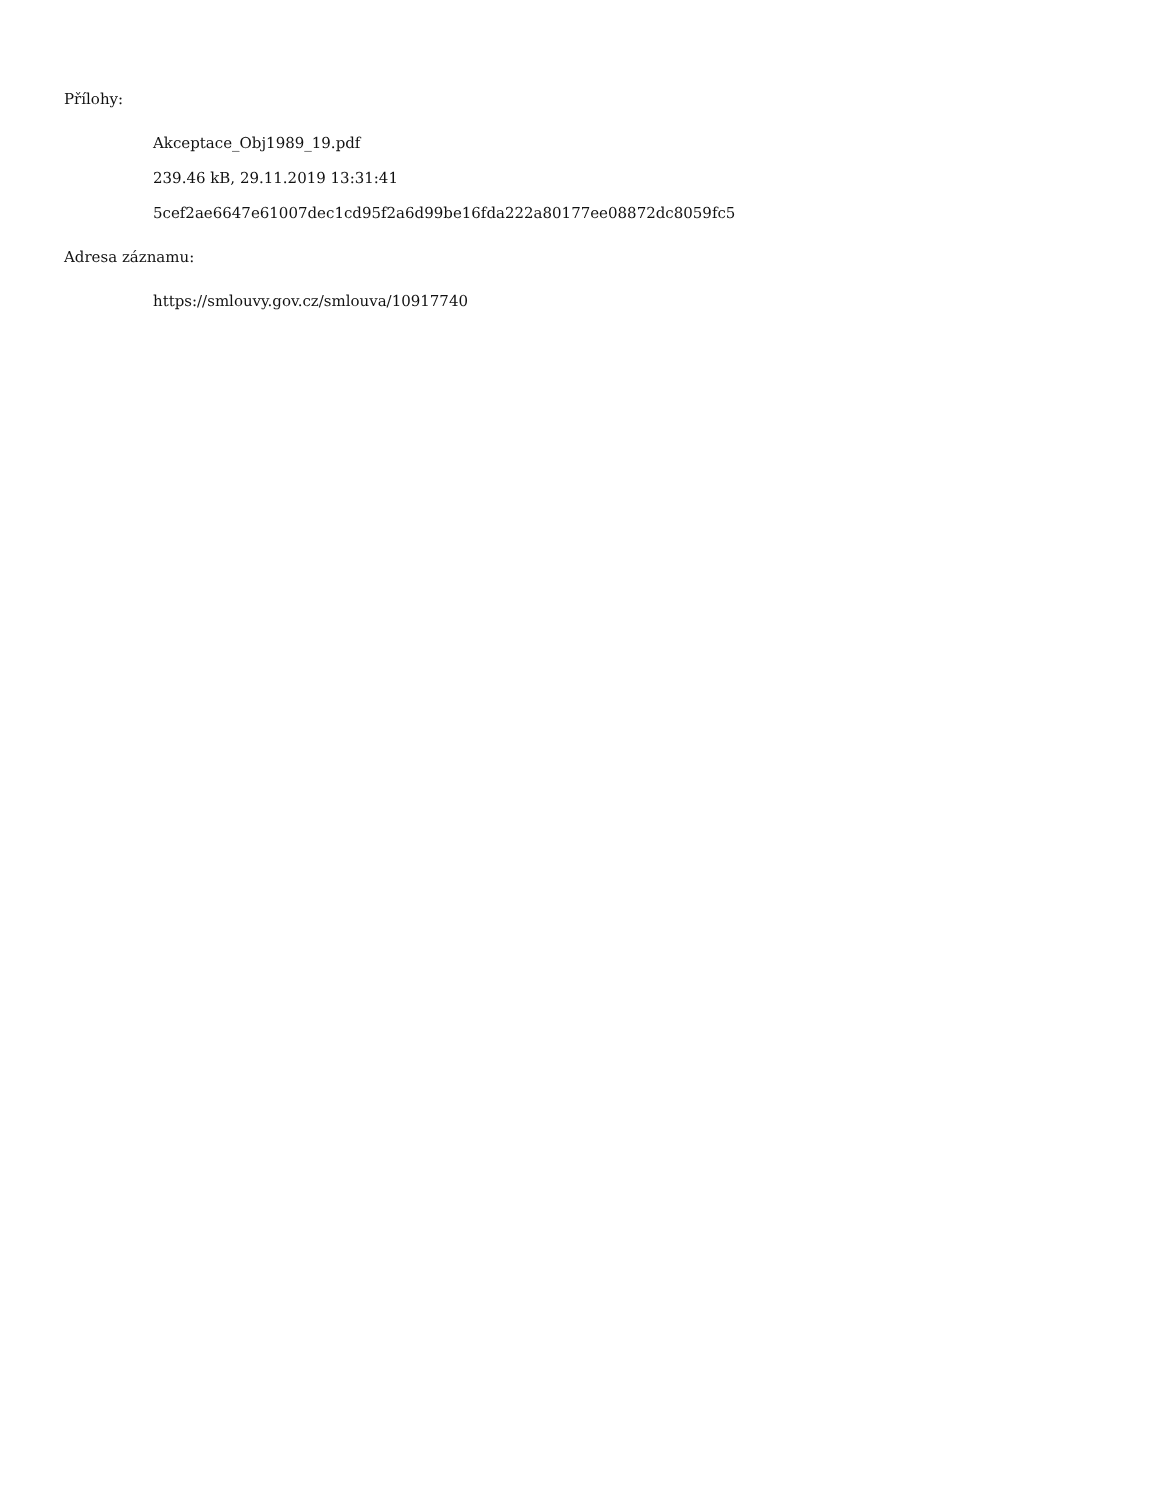Přílohy:
Akceptace_Obj1989_19.pdf
239.46 kB, 29.11.2019 13:31:41
5cef2ae6647e61007dec1cd95f2a6d99be16fda222a80177ee08872dc8059fc5
Adresa záznamu:
https://smlouvy.gov.cz/smlouva/10917740